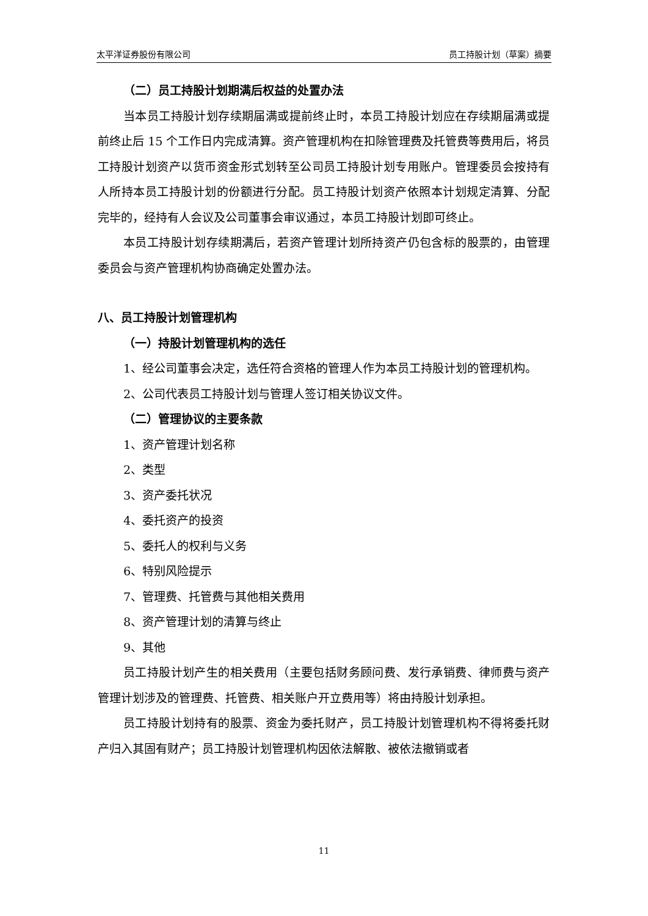太平洋证券股份有限公司 员工持股计划（草案）摘要
（二）员工持股计划期满后权益的处置办法
当本员工持股计划存续期届满或提前终止时，本员工持股计划应在存续期届满或提前终止后 15 个工作日内完成清算。资产管理机构在扣除管理费及托管费等费用后，将员工持股计划资产以货币资金形式划转至公司员工持股计划专用账户。管理委员会按持有人所持本员工持股计划的份额进行分配。员工持股计划资产依照本计划规定清算、分配完毕的，经持有人会议及公司董事会审议通过，本员工持股计划即可终止。
本员工持股计划存续期满后，若资产管理计划所持资产仍包含标的股票的，由管理委员会与资产管理机构协商确定处置办法。
八、员工持股计划管理机构
（一）持股计划管理机构的选任
1、经公司董事会决定，选任符合资格的管理人作为本员工持股计划的管理机构。
2、公司代表员工持股计划与管理人签订相关协议文件。
（二）管理协议的主要条款
1、资产管理计划名称
2、类型
3、资产委托状况
4、委托资产的投资
5、委托人的权利与义务
6、特别风险提示
7、管理费、托管费与其他相关费用
8、资产管理计划的清算与终止
9、其他
员工持股计划产生的相关费用（主要包括财务顾问费、发行承销费、律师费与资产管理计划涉及的管理费、托管费、相关账户开立费用等）将由持股计划承担。
员工持股计划持有的股票、资金为委托财产，员工持股计划管理机构不得将委托财产归入其固有财产；员工持股计划管理机构因依法解散、被依法撤销或者
11